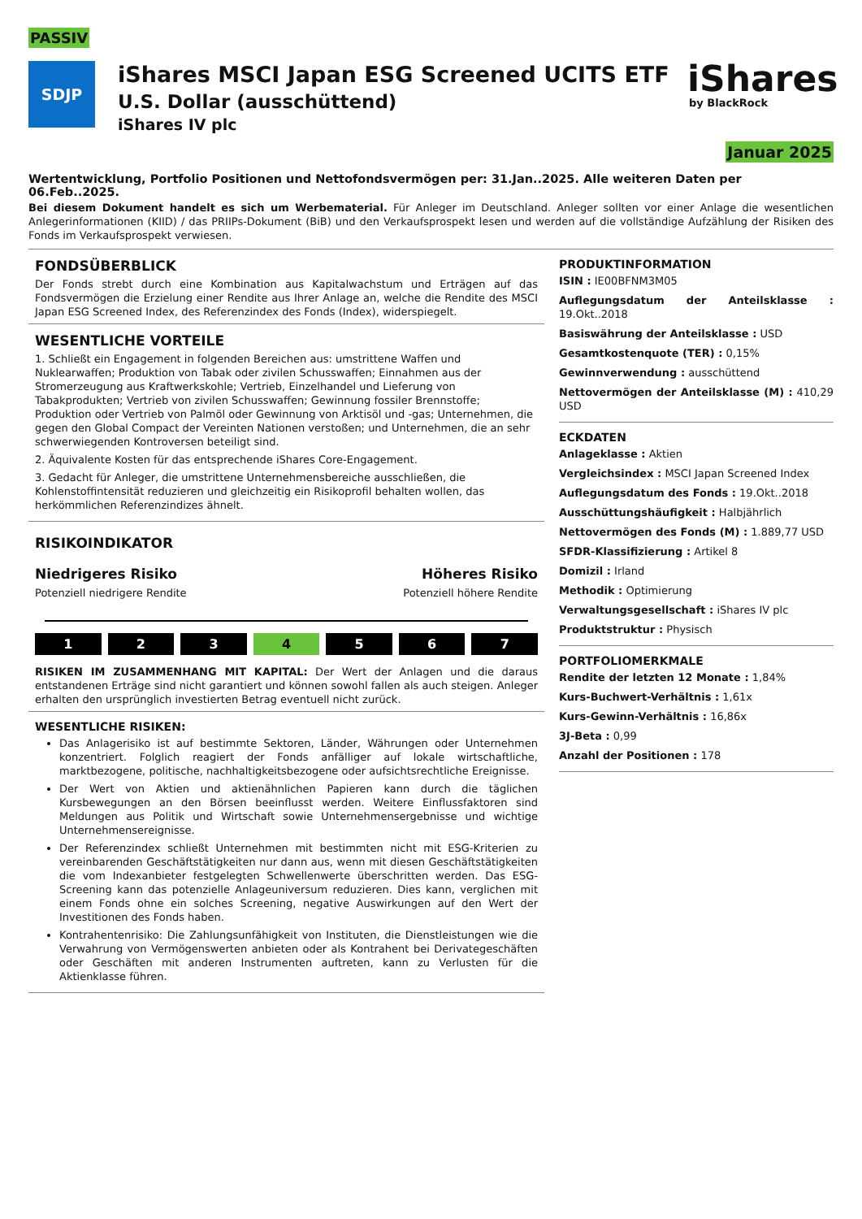PASSIV
SDJP
iShares MSCI Japan ESG Screened UCITS ETF
U.S. Dollar (ausschüttend)
iShares IV plc
iShares
by BlackRock
Januar 2025
Wertentwicklung, Portfolio Positionen und Nettofondsvermögen per: 31.Jan..2025. Alle weiteren Daten per 06.Feb..2025.
Bei diesem Dokument handelt es sich um Werbematerial. Für Anleger im Deutschland. Anleger sollten vor einer Anlage die wesentlichen Anlegerinformationen (KIID) / das PRIIPs-Dokument (BiB) und den Verkaufsprospekt lesen und werden auf die vollständige Aufzählung der Risiken des Fonds im Verkaufsprospekt verwiesen.
FONDSÜBERBLICK
Der Fonds strebt durch eine Kombination aus Kapitalwachstum und Erträgen auf das Fondsvermögen die Erzielung einer Rendite aus Ihrer Anlage an, welche die Rendite des MSCI Japan ESG Screened Index, des Referenzindex des Fonds (Index), widerspiegelt.
WESENTLICHE VORTEILE
1. Schließt ein Engagement in folgenden Bereichen aus: umstrittene Waffen und Nuklearwaffen; Produktion von Tabak oder zivilen Schusswaffen; Einnahmen aus der Stromerzeugung aus Kraftwerkskohle; Vertrieb, Einzelhandel und Lieferung von Tabakprodukten; Vertrieb von zivilen Schusswaffen; Gewinnung fossiler Brennstoffe; Produktion oder Vertrieb von Palmöl oder Gewinnung von Arktisöl und -gas; Unternehmen, die gegen den Global Compact der Vereinten Nationen verstoßen; und Unternehmen, die an sehr schwerwiegenden Kontroversen beteiligt sind.
2. Äquivalente Kosten für das entsprechende iShares Core-Engagement.
3. Gedacht für Anleger, die umstrittene Unternehmensbereiche ausschließen, die Kohlenstoffintensität reduzieren und gleichzeitig ein Risikoprofil behalten wollen, das herkömmlichen Referenzindizes ähnelt.
RISIKOINDIKATOR
Niedrigeres Risiko Höheres Risiko
Potenziell niedrigere Rendite Potenziell höhere Rendite
1 2 3 4 5 6 7
RISIKEN IM ZUSAMMENHANG MIT KAPITAL: Der Wert der Anlagen und die daraus entstandenen Erträge sind nicht garantiert und können sowohl fallen als auch steigen. Anleger erhalten den ursprünglich investierten Betrag eventuell nicht zurück.
WESENTLICHE RISIKEN:
Das Anlagerisiko ist auf bestimmte Sektoren, Länder, Währungen oder Unternehmen konzentriert. Folglich reagiert der Fonds anfälliger auf lokale wirtschaftliche, marktbezogene, politische, nachhaltigkeitsbezogene oder aufsichtsrechtliche Ereignisse.
Der Wert von Aktien und aktienähnlichen Papieren kann durch die täglichen Kursbewegungen an den Börsen beeinflusst werden. Weitere Einflussfaktoren sind Meldungen aus Politik und Wirtschaft sowie Unternehmensergebnisse und wichtige Unternehmensereignisse.
Der Referenzindex schließt Unternehmen mit bestimmten nicht mit ESG-Kriterien zu vereinbarenden Geschäftstätigkeiten nur dann aus, wenn mit diesen Geschäftstätigkeiten die vom Indexanbieter festgelegten Schwellenwerte überschritten werden. Das ESG-Screening kann das potenzielle Anlageuniversum reduzieren. Dies kann, verglichen mit einem Fonds ohne ein solches Screening, negative Auswirkungen auf den Wert der Investitionen des Fonds haben.
Kontrahentenrisiko: Die Zahlungsunfähigkeit von Instituten, die Dienstleistungen wie die Verwahrung von Vermögenswerten anbieten oder als Kontrahent bei Derivategeschäften oder Geschäften mit anderen Instrumenten auftreten, kann zu Verlusten für die Aktienklasse führen.
PRODUKTINFORMATION
ISIN : IE00BFNM3M05
Auflegungsdatum der Anteilsklasse : 19.Okt..2018
Basiswährung der Anteilsklasse : USD
Gesamtkostenquote (TER) : 0,15%
Gewinnverwendung : ausschüttend
Nettovermögen der Anteilsklasse (M) : 410,29 USD
ECKDATEN
Anlageklasse : Aktien
Vergleichsindex : MSCI Japan Screened Index
Auflegungsdatum des Fonds : 19.Okt..2018
Ausschüttungshäufigkeit : Halbjährlich
Nettovermögen des Fonds (M) : 1.889,77 USD
SFDR-Klassifizierung : Artikel 8
Domizil : Irland
Methodik : Optimierung
Verwaltungsgesellschaft : iShares IV plc
Produktstruktur : Physisch
PORTFOLIOMERKMALE
Rendite der letzten 12 Monate : 1,84%
Kurs-Buchwert-Verhältnis : 1,61x
Kurs-Gewinn-Verhältnis : 16,86x
3J-Beta : 0,99
Anzahl der Positionen : 178